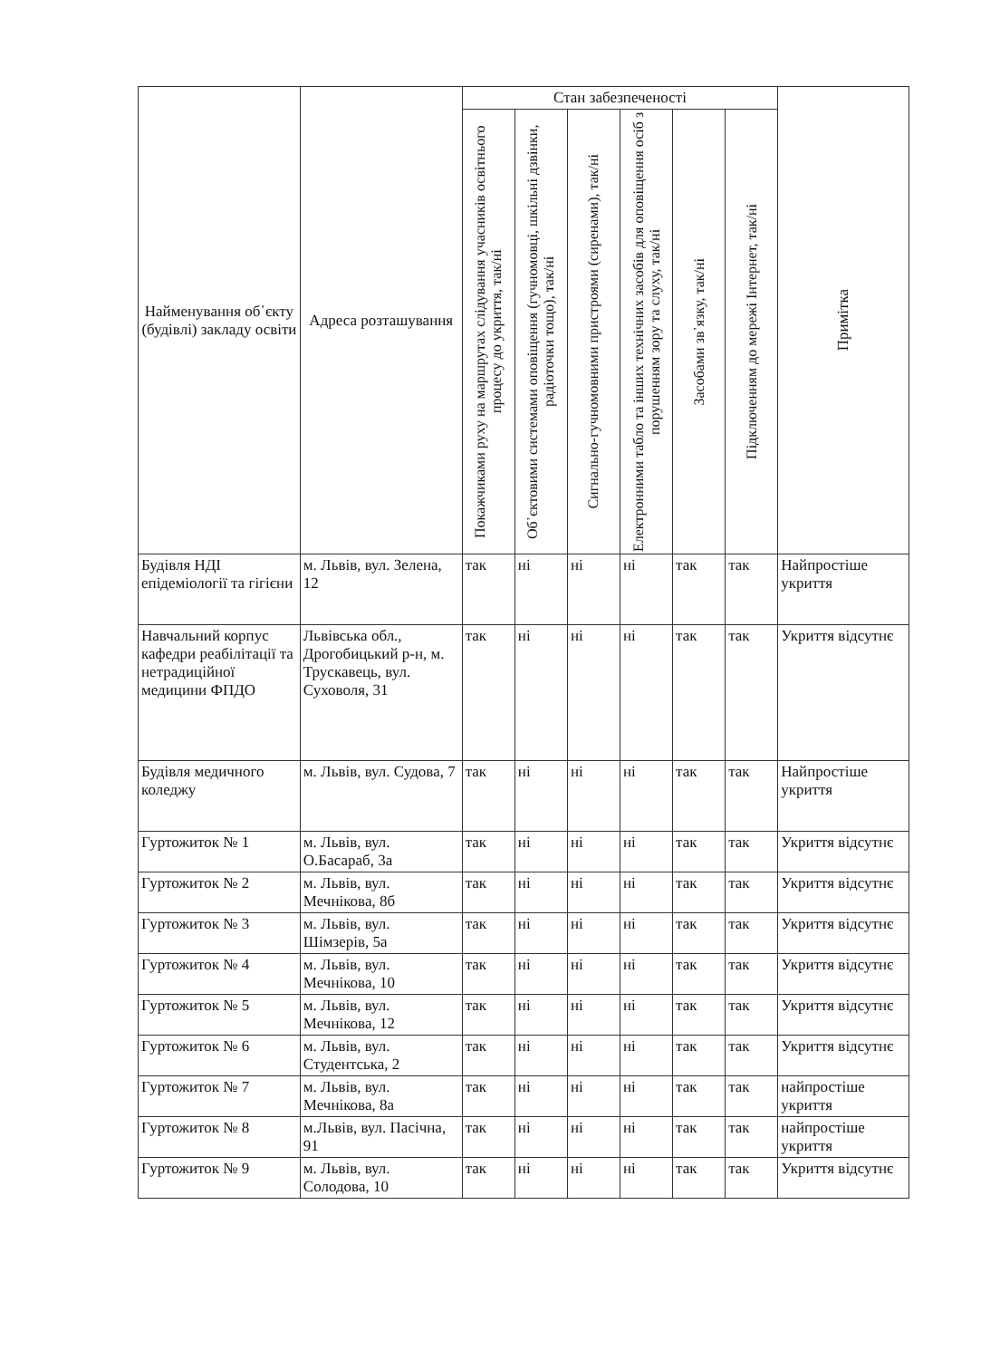| Найменування об᾿єкту (будівлі) закладу освіти | Адреса розташування | Стан забезпеченості | | | | | | Примітка |
| --- | --- | --- | --- | --- | --- | --- | --- | --- |
| | | Покажчиками руху на маршрутах слідування учасників освітнього процесу до укриття, так/ні | Об᾿єктовими системами оповіщення (гучномовці, шкільні дзвінки, радіоточки тощо), так/ні | Сигнально-гучномовними пристроями (сиренами), так/ні | Електронними табло та інших технічних засобів для оповіщення осіб з порушенням зору та слуху, так/ні | Засобами зв᾿язку, так/ні | Підключенням до мережі Інтернет, так/ні | |
| Будівля НДІ епідеміології та гігієни | м. Львів, вул. Зелена, 12 | так | ні | ні | ні | так | так | Найпростіше укриття |
| Навчальний корпус кафедри реабілітації та нетрадиційної медицини ФПДО | Львівська обл., Дрогобицький р-н, м. Трускавець, вул. Суховоля, 31 | так | ні | ні | ні | так | так | Укриття відсутнє |
| Будівля медичного коледжу | м. Львів, вул. Судова, 7 | так | ні | ні | ні | так | так | Найпростіше укриття |
| Гуртожиток № 1 | м. Львів, вул. О.Басараб, 3а | так | ні | ні | ні | так | так | Укриття відсутнє |
| Гуртожиток № 2 | м. Львів, вул. Мечнікова, 8б | так | ні | ні | ні | так | так | Укриття відсутнє |
| Гуртожиток № 3 | м. Львів, вул. Шімзерів, 5а | так | ні | ні | ні | так | так | Укриття відсутнє |
| Гуртожиток № 4 | м. Львів, вул. Мечнікова, 10 | так | ні | ні | ні | так | так | Укриття відсутнє |
| Гуртожиток № 5 | м. Львів, вул. Мечнікова, 12 | так | ні | ні | ні | так | так | Укриття відсутнє |
| Гуртожиток № 6 | м. Львів, вул. Студентська, 2 | так | ні | ні | ні | так | так | Укриття відсутнє |
| Гуртожиток № 7 | м. Львів, вул. Мечнікова, 8а | так | ні | ні | ні | так | так | найпростіше укриття |
| Гуртожиток № 8 | м.Львів, вул. Пасічна, 91 | так | ні | ні | ні | так | так | найпростіше укриття |
| Гуртожиток № 9 | м. Львів, вул. Солодова, 10 | так | ні | ні | ні | так | так | Укриття відсутнє |